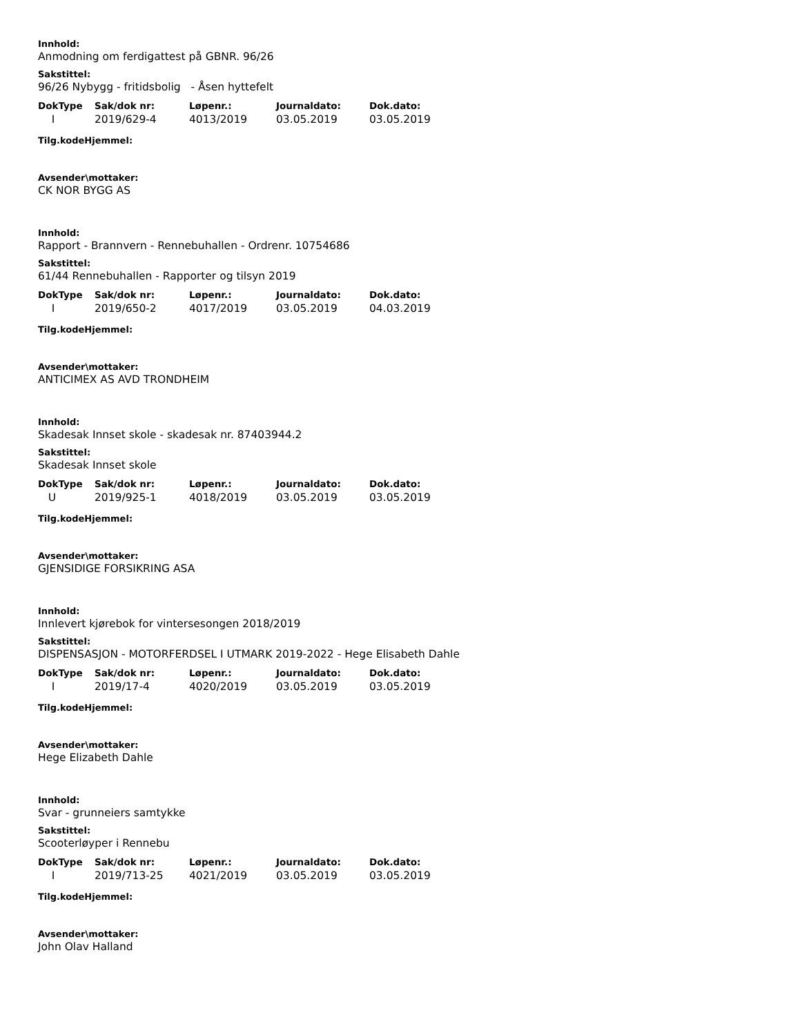Innhold:
Anmodning om ferdigattest på GBNR. 96/26
Sakstittel:
96/26 Nybygg - fritidsbolig - Åsen hyttefelt
| DokType | Sak/dok nr: | Løpenr.: | Journaldato: | Dok.dato: |
| --- | --- | --- | --- | --- |
| I | 2019/629-4 | 4013/2019 | 03.05.2019 | 03.05.2019 |
Tilg.kodeHjemmel:
Avsender\mottaker:
CK NOR BYGG AS
Innhold:
Rapport - Brannvern - Rennebuhallen - Ordrenr. 10754686
Sakstittel:
61/44 Rennebuhallen - Rapporter og tilsyn 2019
| DokType | Sak/dok nr: | Løpenr.: | Journaldato: | Dok.dato: |
| --- | --- | --- | --- | --- |
| I | 2019/650-2 | 4017/2019 | 03.05.2019 | 04.03.2019 |
Tilg.kodeHjemmel:
Avsender\mottaker:
ANTICIMEX AS AVD TRONDHEIM
Innhold:
Skadesak Innset skole - skadesak nr. 87403944.2
Sakstittel:
Skadesak Innset skole
| DokType | Sak/dok nr: | Løpenr.: | Journaldato: | Dok.dato: |
| --- | --- | --- | --- | --- |
| U | 2019/925-1 | 4018/2019 | 03.05.2019 | 03.05.2019 |
Tilg.kodeHjemmel:
Avsender\mottaker:
GJENSIDIGE FORSIKRING ASA
Innhold:
Innlevert kjørebok for vintersesongen 2018/2019
Sakstittel:
DISPENSASJON - MOTORFERDSEL I UTMARK 2019-2022 - Hege Elisabeth Dahle
| DokType | Sak/dok nr: | Løpenr.: | Journaldato: | Dok.dato: |
| --- | --- | --- | --- | --- |
| I | 2019/17-4 | 4020/2019 | 03.05.2019 | 03.05.2019 |
Tilg.kodeHjemmel:
Avsender\mottaker:
Hege Elizabeth Dahle
Innhold:
Svar - grunneiers samtykke
Sakstittel:
Scooterløyper i Rennebu
| DokType | Sak/dok nr: | Løpenr.: | Journaldato: | Dok.dato: |
| --- | --- | --- | --- | --- |
| I | 2019/713-25 | 4021/2019 | 03.05.2019 | 03.05.2019 |
Tilg.kodeHjemmel:
Avsender\mottaker:
John Olav Halland